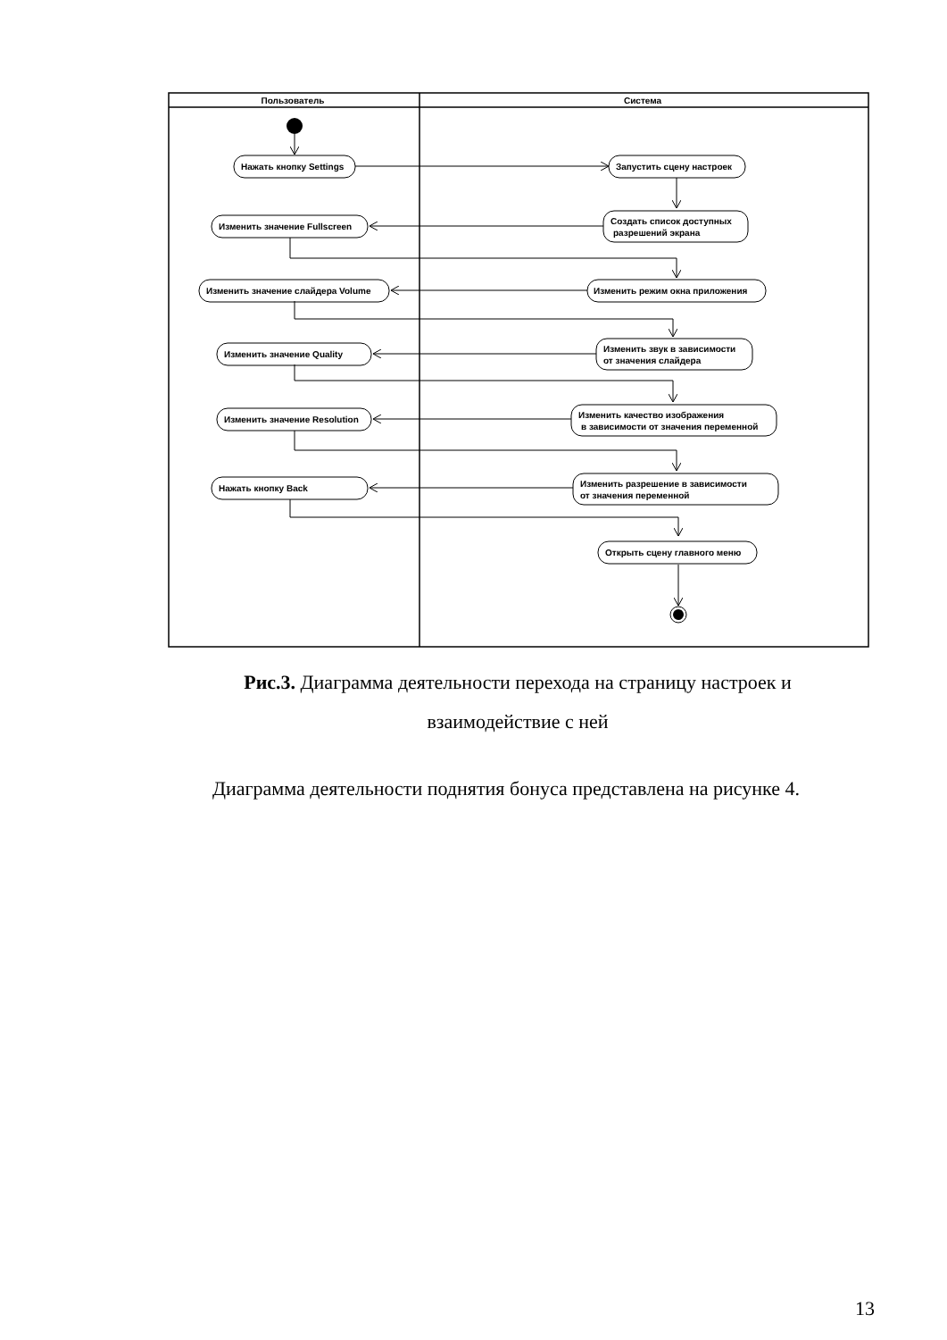Пользователь
Система
Нажать кнопку Settings
Запустить сцену настроек
Создать список доступных
разрешений экрана
Изменить значение Fullscreen
Изменить режим окна приложения
Изменить значение слайдера Volume
Изменить звук в зависимости
от значения слайдера
Изменить значение Quality
Изменить качество изображения
в зависимости от значения переменной
Изменить значение Resolution
Изменить разрешение в зависимости
от значения переменной
Нажать кнопку Back
Открыть сцену главного меню
Рис.3. Диаграмма деятельности перехода на страницу настроек и взаимодействие с ней
Диаграмма деятельности поднятия бонуса представлена на рисунке 4.
13